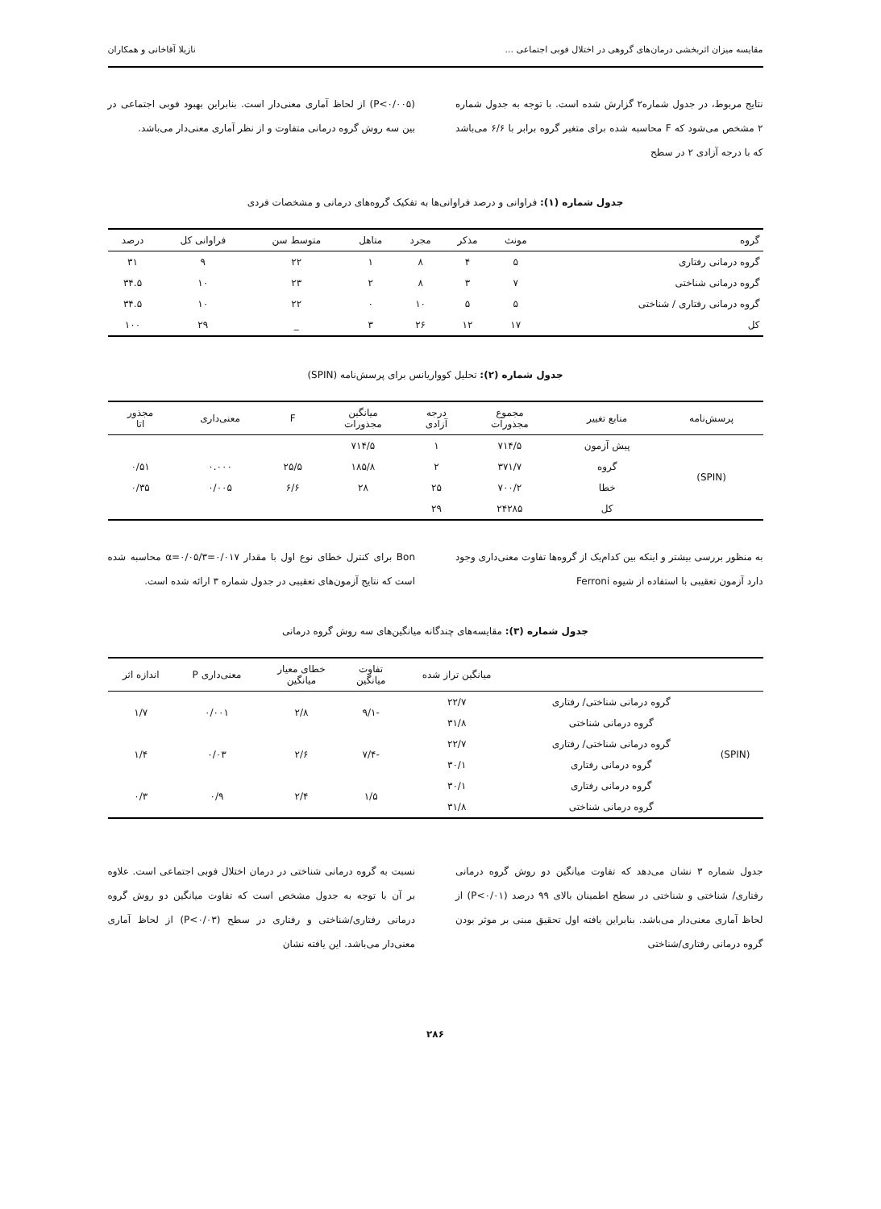مقایسه میزان اثربخشی درمان‌های گروهی در اختلال فوبی اجتماعی ... نازیلا آقاخانی و همکاران
نتایج مربوط، در جدول شماره۲ گزارش شده است. با توجه به جدول شماره ۲ مشخص می‌شود که F محاسبه شده برای متغیر گروه برابر با ۶/۶ می‌باشد که با درجه آزادی ۲ در سطح
(P<۰/۰۰۵) از لحاظ آماری معنی‌دار است. بنابراین بهبود فوبی اجتماعی در بین سه روش گروه درمانی متفاوت و از نظر آماری معنی‌دار می‌باشد.
جدول شماره (۱): فراوانی و درصد فراوانی‌ها به تفکیک گروه‌های درمانی و مشخصات فردی
| گروه | مونث | مذکر | مجرد | متاهل | متوسط سن | فراوانی کل | درصد |
| --- | --- | --- | --- | --- | --- | --- | --- |
| گروه درمانی رفتاری | ۵ | ۴ | ۸ | ۱ | ۲۲ | ۹ | ۳۱ |
| گروه درمانی شناختی | ۷ | ۳ | ۸ | ۲ | ۲۳ | ۱۰ | ۳۴.۵ |
| گروه درمانی رفتاری / شناختی | ۵ | ۵ | ۱۰ | ۰ | ۲۲ | ۱۰ | ۳۴.۵ |
| کل | ۱۷ | ۱۲ | ۲۶ | ۳ | _ | ۲۹ | ۱۰۰ |
جدول شماره (۲): تحلیل کوواریانس برای پرسش‌نامه (SPIN)
| پرسش‌نامه | منابع تغییر | مجموع مجذورات | درجه آزادی | میانگین مجذورات | F | معنی‌داری | مجذور اتا |
| --- | --- | --- | --- | --- | --- | --- | --- |
| (SPIN) | پیش آزمون | ۷۱۴/۵ | ۱ | ۷۱۴/۵ | | | |
| | گروه | ۳۷۱/۷ | ۲ | ۱۸۵/۸ | ۲۵/۵ | ۰.۰۰۰ | ۰/۵۱ |
| | خطا | ۷۰۰/۲ | ۲۵ | ۲۸ | ۶/۶ | ۰/۰۰۵ | ۰/۳۵ |
| | کل | ۲۴۲۸۵ | ۲۹ | | | | |
به منظور بررسی بیشتر و اینکه بین کدام‌یک از گروه‌ها تفاوت معنی‌داری وجود دارد آزمون تعقیبی با استفاده از شیوه Ferroni
Bon برای کنترل خطای نوع اول با مقدار α=۰/۰۵/۳=۰/۰۱۷ محاسبه شده است که نتایج آزمون‌های تعقیبی در جدول شماره ۳ ارائه شده است.
جدول شماره (۳): مقایسه‌های چندگانه میانگین‌های سه روش گروه درمانی
| | | میانگین تراز شده | تفاوت میانگین | خطای معیار میانگین | معنی‌داری P | اندازه اثر |
| --- | --- | --- | --- | --- | --- | --- |
| (SPIN) | گروه درمانی شناختی/ رفتاری | ۲۲/۷ | -۹/۱ | ۲/۸ | ۰/۰۰۱ | ۱/۷ |
| | گروه درمانی شناختی | ۳۱/۸ | | | | |
| | گروه درمانی شناختی/ رفتاری | ۲۲/۷ | -۷/۴ | ۲/۶ | ۰/۰۳ | ۱/۴ |
| | گروه درمانی رفتاری | ۳۰/۱ | | | | |
| | گروه درمانی رفتاری | ۳۰/۱ | ۱/۵ | ۲/۴ | ۰/۹ | ۰/۳ |
| | گروه درمانی شناختی | ۳۱/۸ | | | | |
جدول شماره ۳ نشان می‌دهد که تفاوت میانگین دو روش گروه درمانی رفتاری/ شناختی و شناختی در سطح اطمینان بالای ۹۹ درصد (P<۰/۰۱) از لحاظ آماری معنی‌دار می‌باشد. بنابراین یافته اول تحقیق مبنی بر موثر بودن گروه درمانی رفتاری/شناختی
نسبت به گروه درمانی شناختی در درمان اختلال فوبی اجتماعی است. علاوه بر آن با توجه به جدول مشخص است که تفاوت میانگین دو روش گروه درمانی رفتاری/شناختی و رفتاری در سطح (P<۰/۰۳) از لحاظ آماری معنی‌دار می‌باشد. این یافته نشان
۲۸۶